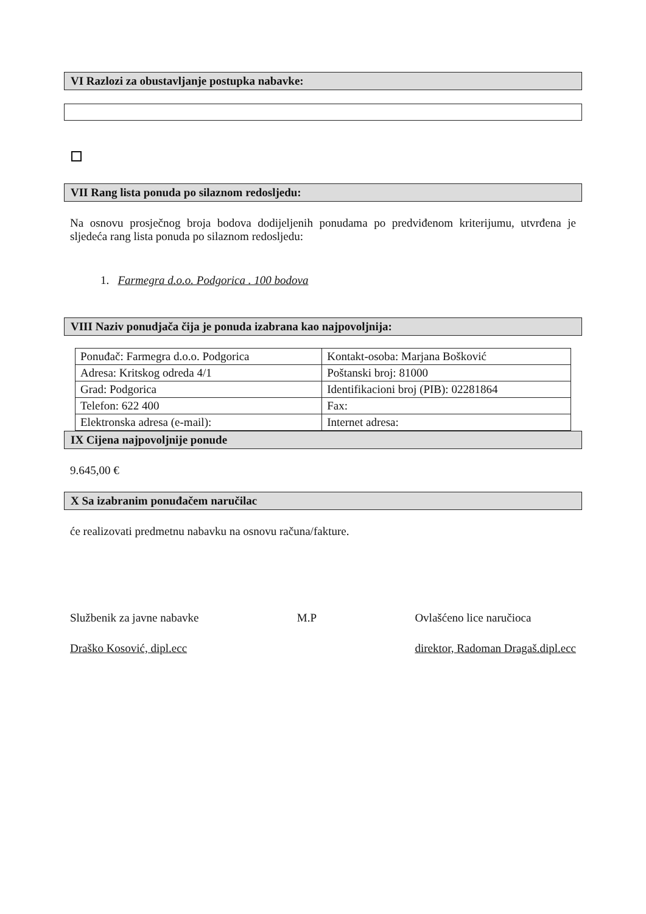VI Razlozi za obustavljanje postupka nabavke:
VII Rang lista ponuda po silaznom redosljedu:
Na osnovu prosječnog broja bodova dodijeljenih ponudama po predviđenom kriterijumu, utvrđena je sljedeća rang lista ponuda po silaznom redosljedu:
1. Farmegra d.o.o. Podgorica . 100 bodova
VIII Naziv ponudjača čija je ponuda izabrana kao najpovoljnija:
| Ponuđač: Farmegra d.o.o. Podgorica | Kontakt-osoba: Marjana Bošković |
| Adresa: Kritskog odreda 4/1 | Poštanski broj: 81000 |
| Grad: Podgorica | Identifikacioni broj (PIB): 02281864 |
| Telefon: 622 400 | Fax: |
| Elektronska adresa (e-mail): | Internet adresa: |
IX Cijena najpovoljnije ponude
9.645,00 €
X Sa izabranim ponuđačem naručilac
će realizovati predmetnu nabavku na osnovu računa/fakture.
Službenik za javne nabavke
Draško Kosović, dipl.ecc
M.P Ovlašćeno lice naručioca
direktor, Radoman Dragaš.dipl.ecc